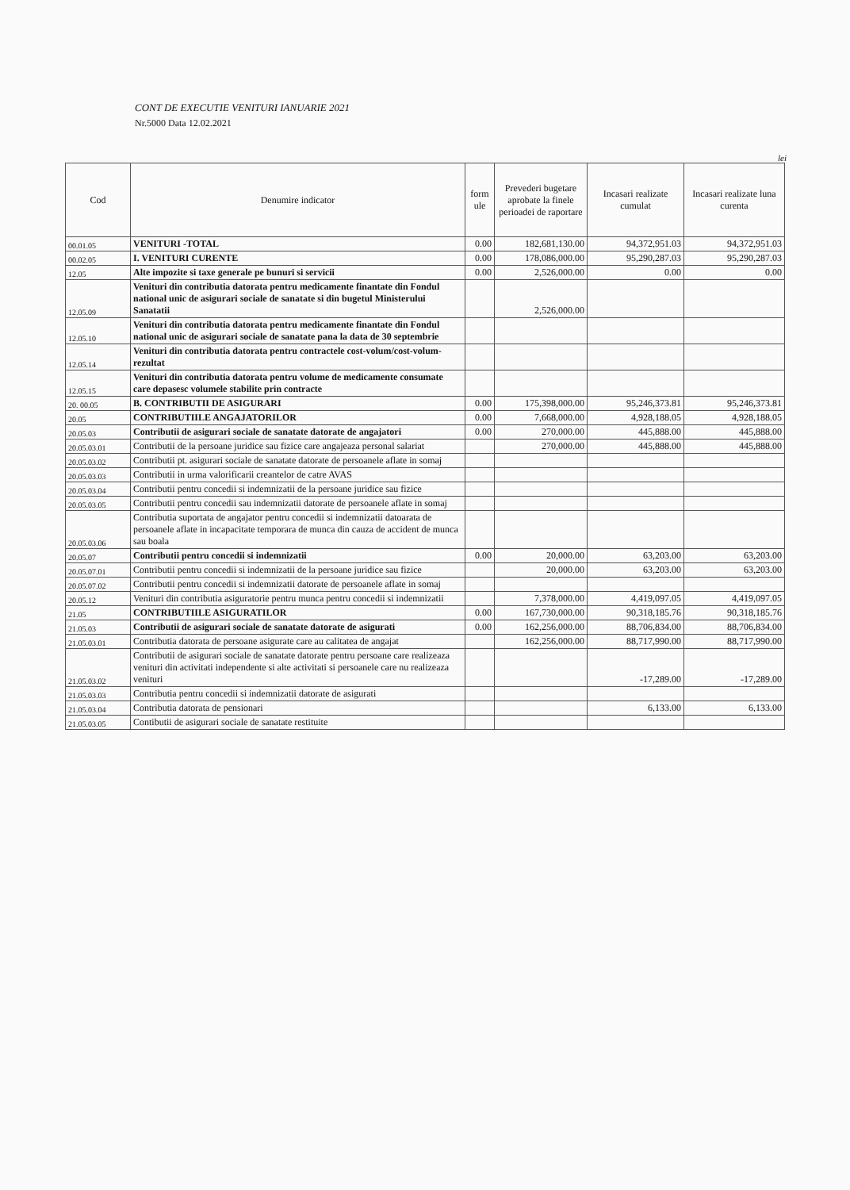CONT DE EXECUTIE VENITURI IANUARIE 2021
Nr.5000 Data 12.02.2021
lei
| Cod | Denumire indicator | form ule | Prevederi bugetare aprobate la finele perioadei de raportare | Incasari realizate cumulat | Incasari realizate luna curenta |
| --- | --- | --- | --- | --- | --- |
| 00.01.05 | VENITURI -TOTAL | 0.00 | 182,681,130.00 | 94,372,951.03 | 94,372,951.03 |
| 00.02.05 | I. VENITURI CURENTE | 0.00 | 178,086,000.00 | 95,290,287.03 | 95,290,287.03 |
| 12.05 | Alte impozite si taxe generale pe bunuri si servicii | 0.00 | 2,526,000.00 | 0.00 | 0.00 |
| 12.05.09 | Venituri din contributia datorata pentru medicamente finantate din Fondul national unic de asigurari sociale de sanatate si din bugetul Ministerului Sanatatii | | 2,526,000.00 | | |
| 12.05.10 | Venituri din contributia datorata pentru medicamente finantate din Fondul national unic de asigurari sociale de sanatate pana la data de 30 septembrie | | | | |
| 12.05.14 | Venituri din contributia datorata pentru contractele cost-volum/cost-volum-rezultat | | | | |
| 12.05.15 | Venituri din contributia datorata pentru volume de medicamente consumate care depasesc volumele stabilite prin contracte | | | | |
| 20. 00.05 | B. CONTRIBUTII DE ASIGURARI | 0.00 | 175,398,000.00 | 95,246,373.81 | 95,246,373.81 |
| 20.05 | CONTRIBUTIILE ANGAJATORILOR | 0.00 | 7,668,000.00 | 4,928,188.05 | 4,928,188.05 |
| 20.05.03 | Contributii de asigurari sociale de sanatate datorate de angajatori | 0.00 | 270,000.00 | 445,888.00 | 445,888.00 |
| 20.05.03.01 | Contributii de la persoane juridice sau fizice care angajeaza personal salariat | | 270,000.00 | 445,888.00 | 445,888.00 |
| 20.05.03.02 | Contributii pt. asigurari sociale de sanatate datorate de persoanele aflate in somaj | | | | |
| 20.05.03.03 | Contributii in urma valorificarii creantelor de catre AVAS | | | | |
| 20.05.03.04 | Contributii pentru concedii si indemnizatii de la persoane juridice sau fizice | | | | |
| 20.05.03.05 | Contributii pentru concedii sau indemnizatii datorate de persoanele aflate in somaj | | | | |
| 20.05.03.06 | Contributia suportata de angajator pentru concedii si indemnizatii datoarata de persoanele aflate in incapacitate temporara de munca din cauza de accident de munca sau boala | | | | |
| 20.05.07 | Contributii pentru concedii si indemnizatii | 0.00 | 20,000.00 | 63,203.00 | 63,203.00 |
| 20.05.07.01 | Contributii pentru concedii si indemnizatii de la persoane juridice sau fizice | | 20,000.00 | 63,203.00 | 63,203.00 |
| 20.05.07.02 | Contributii pentru concedii si indemnizatii datorate de persoanele aflate in somaj | | | | |
| 20.05.12 | Venituri din contributia asiguratorie pentru munca pentru concedii si indemnizatii | | 7,378,000.00 | 4,419,097.05 | 4,419,097.05 |
| 21.05 | CONTRIBUTIILE ASIGURATILOR | 0.00 | 167,730,000.00 | 90,318,185.76 | 90,318,185.76 |
| 21.05.03 | Contributii de asigurari sociale de sanatate datorate de asigurati | 0.00 | 162,256,000.00 | 88,706,834.00 | 88,706,834.00 |
| 21.05.03.01 | Contributia datorata de persoane asigurate care au calitatea de angajat | | 162,256,000.00 | 88,717,990.00 | 88,717,990.00 |
| 21.05.03.02 | Contributii de asigurari sociale de sanatate datorate pentru persoane care realizeaza venituri din activitati independente si alte activitati si persoanele care nu realizeaza venituri | | | -17,289.00 | -17,289.00 |
| 21.05.03.03 | Contributia pentru concedii si indemnizatii datorate de asigurati | | | | |
| 21.05.03.04 | Contributia datorata de pensionari | | | 6,133.00 | 6,133.00 |
| 21.05.03.05 | Contibutii de asigurari sociale de sanatate restituite | | | | |